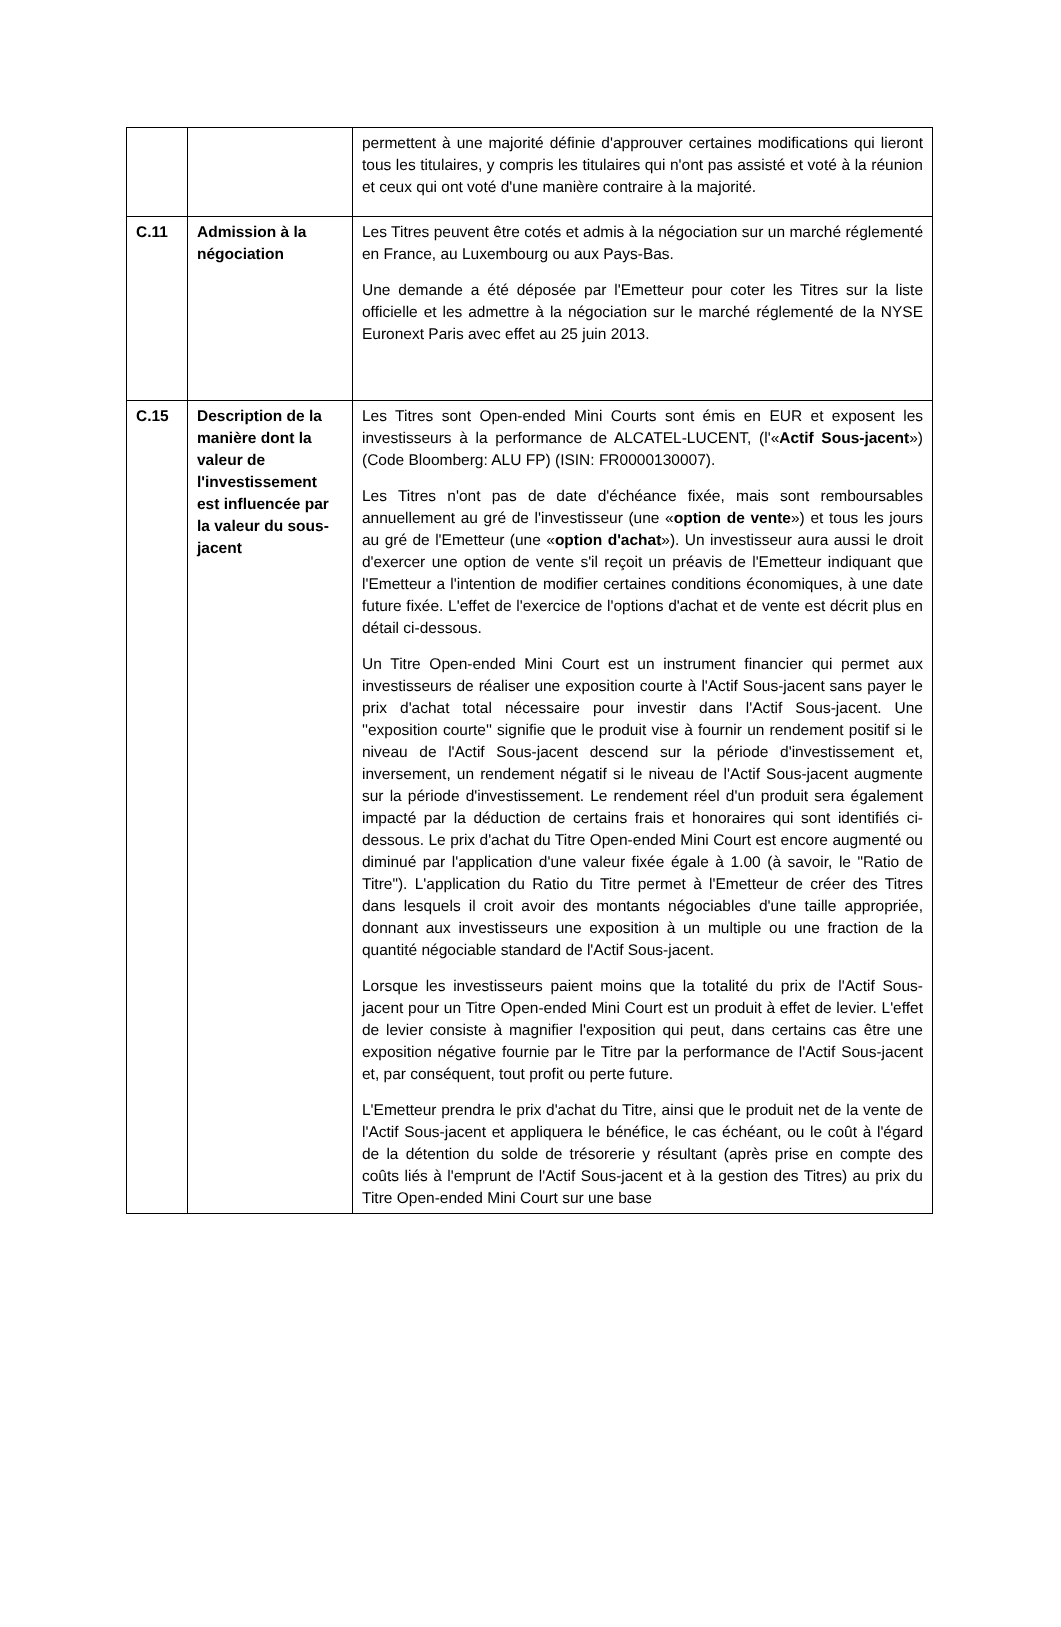| | | permettent à une majorité définie d'approuver certaines modifications qui lieront tous les titulaires, y compris les titulaires qui n'ont pas assisté et voté à la réunion et ceux qui ont voté d'une manière contraire à la majorité. |
| C.11 | Admission à la négociation | Les Titres peuvent être cotés et admis à la négociation sur un marché réglementé en France, au Luxembourg ou aux Pays-Bas. Une demande a été déposée par l'Emetteur pour coter les Titres sur la liste officielle et les admettre à la négociation sur le marché réglementé de la NYSE Euronext Paris avec effet au 25 juin 2013. |
| C.15 | Description de la manière dont la valeur de l'investissement est influencée par la valeur du sous-jacent | Les Titres sont Open-ended Mini Courts sont émis en EUR et exposent les investisseurs à la performance de ALCATEL-LUCENT, (l'« Actif Sous-jacent ») (Code Bloomberg: ALU FP) (ISIN: FR0000130007). Les Titres n'ont pas de date d'échéance fixée, mais sont remboursables annuellement au gré de l'investisseur (une « option de vente ») et tous les jours au gré de l'Emetteur (une « option d'achat »). Un investisseur aura aussi le droit d'exercer une option de vente s'il reçoit un préavis de l'Emetteur indiquant que l'Emetteur a l'intention de modifier certaines conditions économiques, à une date future fixée. L'effet de l'exercice de l'options d'achat et de vente est décrit plus en détail ci-dessous. Un Titre Open-ended Mini Court est un instrument financier qui permet aux investisseurs de réaliser une exposition courte à l'Actif Sous-jacent sans payer le prix d'achat total nécessaire pour investir dans l'Actif Sous-jacent. Une ''exposition courte'' signifie que le produit vise à fournir un rendement positif si le niveau de l'Actif Sous-jacent descend sur la période d'investissement et, inversement, un rendement négatif si le niveau de l'Actif Sous-jacent augmente sur la période d'investissement. Le rendement réel d'un produit sera également impacté par la déduction de certains frais et honoraires qui sont identifiés ci-dessous. Le prix d'achat du Titre Open-ended Mini Court est encore augmenté ou diminué par l'application d'une valeur fixée égale à 1.00 (à savoir, le "Ratio de Titre"). L'application du Ratio du Titre permet à l'Emetteur de créer des Titres dans lesquels il croit avoir des montants négociables d'une taille appropriée, donnant aux investisseurs une exposition à un multiple ou une fraction de la quantité négociable standard de l'Actif Sous-jacent. Lorsque les investisseurs paient moins que la totalité du prix de l'Actif Sous-jacent pour un Titre Open-ended Mini Court est un produit à effet de levier. L'effet de levier consiste à magnifier l'exposition qui peut, dans certains cas être une exposition négative fournie par le Titre par la performance de l'Actif Sous-jacent et, par conséquent, tout profit ou perte future. L'Emetteur prendra le prix d'achat du Titre, ainsi que le produit net de la vente de l'Actif Sous-jacent et appliquera le bénéfice, le cas échéant, ou le coût à l'égard de la détention du solde de trésorerie y résultant (après prise en compte des coûts liés à l'emprunt de l'Actif Sous-jacent et à la gestion des Titres) au prix du Titre Open-ended Mini Court sur une base |